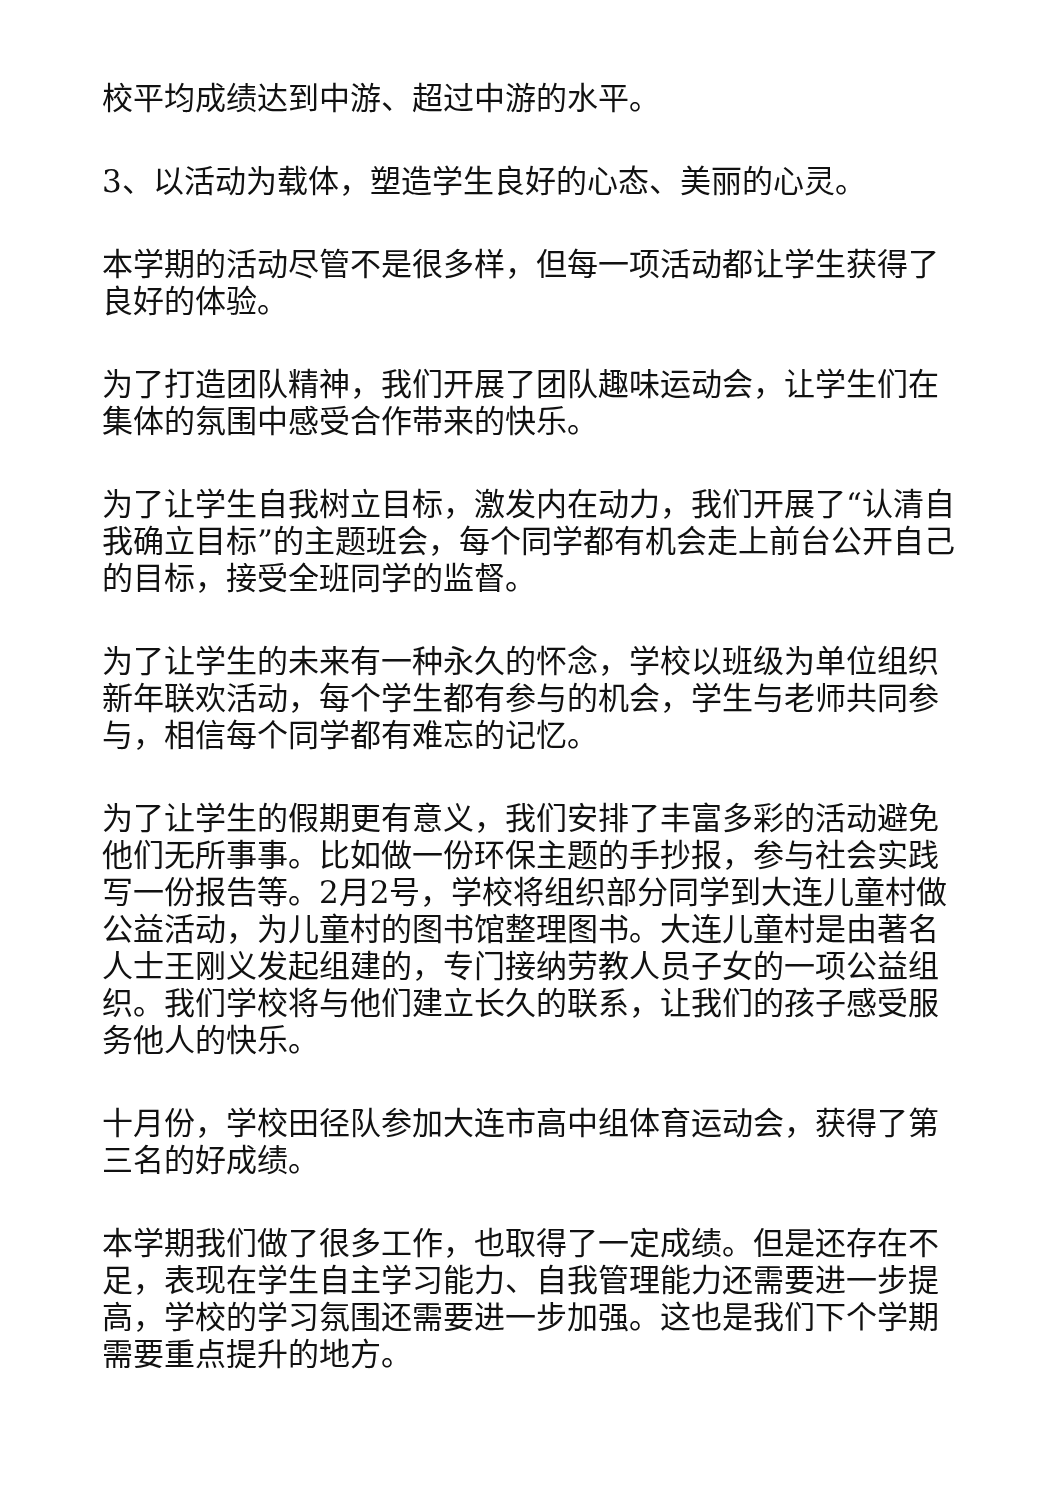校平均成绩达到中游、超过中游的水平。
3、以活动为载体，塑造学生良好的心态、美丽的心灵。
本学期的活动尽管不是很多样，但每一项活动都让学生获得了良好的体验。
为了打造团队精神，我们开展了团队趣味运动会，让学生们在集体的氛围中感受合作带来的快乐。
为了让学生自我树立目标，激发内在动力，我们开展了“认清自我确立目标”的主题班会，每个同学都有机会走上前台公开自己的目标，接受全班同学的监督。
为了让学生的未来有一种永久的怀念，学校以班级为单位组织新年联欢活动，每个学生都有参与的机会，学生与老师共同参与，相信每个同学都有难忘的记忆。
为了让学生的假期更有意义，我们安排了丰富多彩的活动避免他们无所事事。比如做一份环保主题的手抄报，参与社会实践写一份报告等。2月2号，学校将组织部分同学到大连儿童村做公益活动，为儿童村的图书馆整理图书。大连儿童村是由著名人士王刚义发起组建的，专门接纳劳教人员子女的一项公益组织。我们学校将与他们建立长久的联系，让我们的孩子感受服务他人的快乐。
十月份，学校田径队参加大连市高中组体育运动会，获得了第三名的好成绩。
本学期我们做了很多工作，也取得了一定成绩。但是还存在不足，表现在学生自主学习能力、自我管理能力还需要进一步提高，学校的学习氛围还需要进一步加强。这也是我们下个学期需要重点提升的地方。